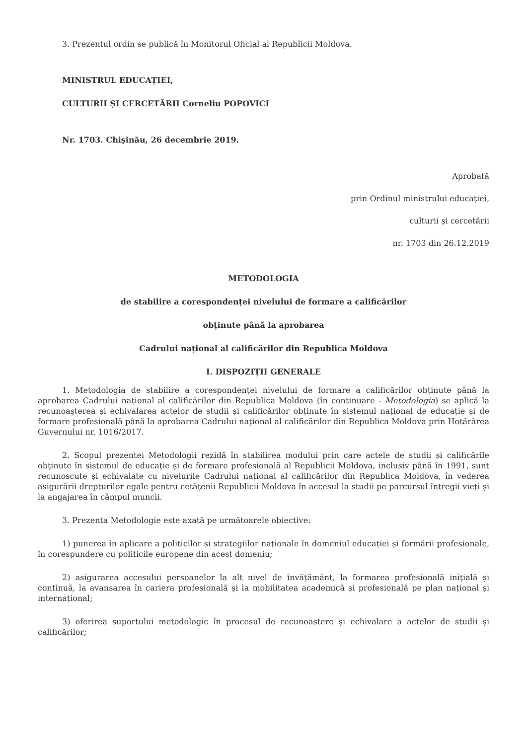3. Prezentul ordin se publică în Monitorul Oficial al Republicii Moldova.
MINISTRUL EDUCAȚIEI,
CULTURII ȘI CERCETĂRII Corneliu POPOVICI
Nr. 1703. Chişinău, 26 decembrie 2019.
Aprobată
prin Ordinul ministrului educației,
culturii și cercetării
nr. 1703 din 26.12.2019
METODOLOGIA
de stabilire a corespondenței nivelului de formare a calificărilor
obținute până la aprobarea
Cadrului național al calificărilor din Republica Moldova
I. DISPOZIȚII GENERALE
1. Metodologia de stabilire a corespondenței nivelului de formare a calificărilor obținute până la aprobarea Cadrului național al calificărilor din Republica Moldova (în continuare - Metodologia) se aplică la recunoașterea și echivalarea actelor de studii și calificărilor obținute în sistemul național de educație și de formare profesională până la aprobarea Cadrului național al calificărilor din Republica Moldova prin Hotărârea Guvernului nr. 1016/2017.
2. Scopul prezentei Metodologii rezidă în stabilirea modului prin care actele de studii și calificările obținute în sistemul de educație și de formare profesională al Republicii Moldova, inclusiv până în 1991, sunt recunoscute și echivalate cu nivelurile Cadrului național al calificărilor din Republica Moldova, în vederea asigurării drepturilor egale pentru cetățenii Republicii Moldova în accesul la studii pe parcursul întregii vieți și la angajarea în câmpul muncii.
3. Prezenta Metodologie este axată pe următoarele obiective:
1) punerea în aplicare a politicilor și strategiilor naționale în domeniul educației și formării profesionale, în corespundere cu politicile europene din acest domeniu;
2) asigurarea accesului persoanelor la alt nivel de învățământ, la formarea profesională inițială și continuă, la avansarea în cariera profesională și la mobilitatea academică și profesională pe plan național și internațional;
3) oferirea suportului metodologic în procesul de recunoaștere și echivalare a actelor de studii și calificărilor;